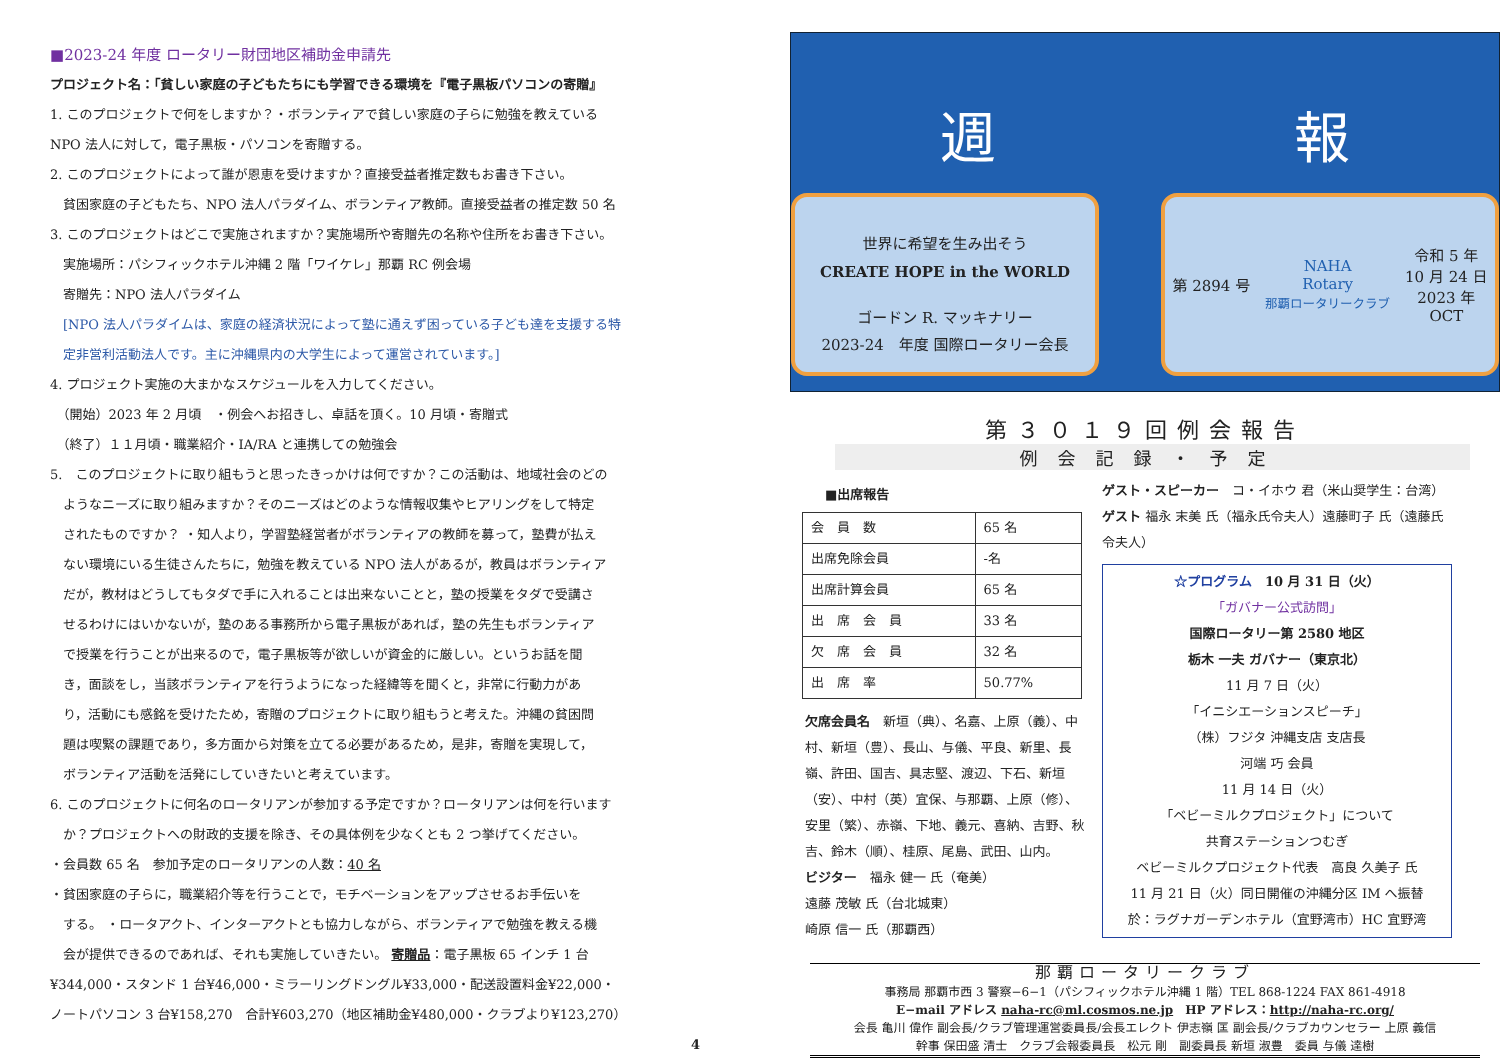■2023-24 年度 ロータリー財団地区補助金申請先
プロジェクト名：「貧しい家庭の子どもたちにも学習できる環境を『電子黒板パソコンの寄贈』
1. このプロジェクトで何をしますか？・ボランティアで貧しい家庭の子らに勉強を教えている
NPO 法人に対して，電子黒板・パソコンを寄贈する。
2. このプロジェクトによって誰が恩恵を受けますか？直接受益者推定数もお書き下さい。
　貧困家庭の子どもたち、NPO 法人パラダイム、ボランティア教師。直接受益者の推定数 50 名
3. このプロジェクトはどこで実施されますか？実施場所や寄贈先の名称や住所をお書き下さい。
　実施場所：パシフィックホテル沖縄 2 階「ワイケレ」那覇 RC 例会場
　寄贈先：NPO 法人パラダイム
　[NPO 法人パラダイムは、家庭の経済状況によって塾に通えず困っている子ども達を支援する特
　定非営利活動法人です。主に沖縄県内の大学生によって運営されています。]
4. プロジェクト実施の大まかなスケジュールを入力してください。
　（開始）2023 年 2 月頃　・例会へお招きし、卓話を頂く。10 月頃・寄贈式
　（終了）１１月頃・職業紹介・IA/RA と連携しての勉強会
5.　このプロジェクトに取り組もうと思ったきっかけは何ですか？この活動は、地域社会のどの
　ようなニーズに取り組みますか？そのニーズはどのような情報収集やヒアリングをして特定
　されたものですか？ ・知人より，学習塾経営者がボランティアの教師を募って，塾費が払え
　ない環境にいる生徒さんたちに，勉強を教えている NPO 法人があるが，教員はボランティア
　だが，教材はどうしてもタダで手に入れることは出来ないことと，塾の授業をタダで受講さ
　せるわけにはいかないが，塾のある事務所から電子黒板があれば，塾の先生もボランティア
　で授業を行うことが出来るので，電子黒板等が欲しいが資金的に厳しい。というお話を聞
　き，面談をし，当該ボランティアを行うようになった経緯等を聞くと，非常に行動力があ
　り，活動にも感銘を受けたため，寄贈のプロジェクトに取り組もうと考えた。沖縄の貧困問
　題は喫緊の課題であり，多方面から対策を立てる必要があるため，是非，寄贈を実現して，
　ボランティア活動を活発にしていきたいと考えています。
6. このプロジェクトに何名のロータリアンが参加する予定ですか？ロータリアンは何を行います
　か？プロジェクトへの財政的支援を除き、その具体例を少なくとも 2 つ挙げてください。
・会員数 65 名　参加予定のロータリアンの人数：40 名
・貧困家庭の子らに，職業紹介等を行うことで，モチベーションをアップさせるお手伝いを
　する。 ・ロータアクト、インターアクトとも協力しながら、ボランティアで勉強を教える機
　会が提供できるのであれば、それも実施していきたい。 寄贈品：電子黒板 65 インチ 1 台
¥344,000・スタンド 1 台¥46,000・ミラーリングドングル¥33,000・配送設置料金¥22,000・
ノートパソコン 3 台¥158,270　合計¥603,270（地区補助金¥480,000・クラブより¥123,270）
4
週 報
世界に希望を生み出そう
CREATE HOPE in the WORLD
ゴードン R. マッキナリー
2023-24　年度 国際ロータリー会長
第 2894 号 NAHA
Rotary
那覇ロータリークラブ 令和 5 年
10 月 24 日
2023 年
OCT
第３０１９回例会報告
例会記録・予定
■出席報告
| 会 員 数 | 65 名 |
| 出席免除会員 | -名 |
| 出席計算会員 | 65 名 |
| 出 席 会 員 | 33 名 |
| 欠 席 会 員 | 32 名 |
| 出 席 率 | 50.77% |
欠席会員名　新垣（典）、名嘉、上原（義）、中村、新垣（豊）、長山、与儀、平良、新里、長嶺、許田、国吉、具志堅、渡辺、下石、新垣（安）、中村（英）宜保、与那覇、上原（修）、安里（繁）、赤嶺、下地、義元、喜納、吉野、秋吉、鈴木（順）、桂原、尾島、武田、山内。
ビジター　福永 健一 氏（奄美）
遠藤 茂敏 氏（台北城東）
崎原 信一 氏（那覇西）
ゲスト・スピーカー　コ・イホウ 君（米山奨学生：台湾）ゲスト 福永 末美 氏（福永氏令夫人）遠藤町子 氏（遠藤氏令夫人）
☆プログラム　10 月 31 日（火）
「ガバナー公式訪問」
国際ロータリー第 2580 地区
栃木 一夫 ガバナー（東京北）
11 月 7 日（火）
「イニシエーションスピーチ」
（株）フジタ 沖縄支店 支店長
河端 巧 会員
11 月 14 日（火）
「ベビーミルクプロジェクト」について
共育ステーションつむぎ
ベビーミルクプロジェクト代表　高良 久美子 氏
11 月 21 日（火）同日開催の沖縄分区 IM へ振替
於：ラグナガーデンホテル（宜野湾市）HC 宜野湾
那覇ロータリークラブ
事務局 那覇市西 3 警察−6−1（パシフィックホテル沖縄 1 階）TEL 868-1224 FAX 861-4918
E−mail アドレス naha-rc@ml.cosmos.ne.jp　HP アドレス：http://naha-rc.org/
会長 亀川 偉作 副会長/クラブ管理運営委員長/会長エレクト 伊志嶺 匡 副会長/クラブカウンセラー 上原 義信
幹事 保田盛 清士　クラブ会報委員長　松元 剛　副委員長 新垣 淑豊　委員 与儀 達樹